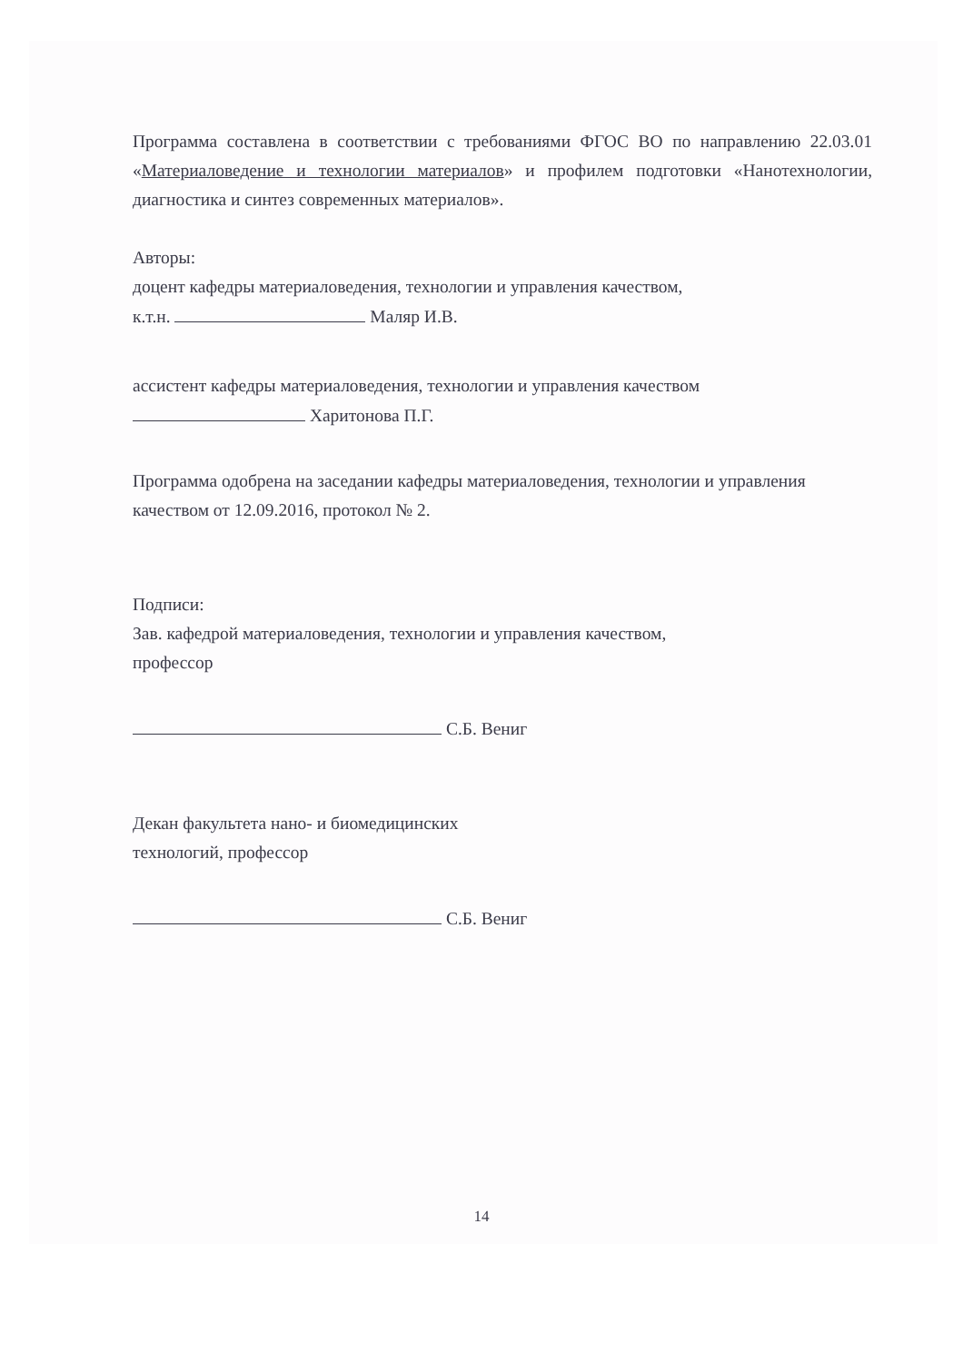Программа составлена в соответствии с требованиями ФГОС ВО по направлению 22.03.01 «Материаловедение и технологии материалов» и профилем подготовки «Нанотехнологии, диагностика и синтез современных материалов».
Авторы:
доцент кафедры материаловедения, технологии и управления качеством,
к.т.н. Маляр И.В.
ассистент кафедры материаловедения, технологии и управления качеством
Харитонова П.Г.
Программа одобрена на заседании кафедры материаловедения, технологии и управления качеством от 12.09.2016, протокол № 2.
Подписи:
Зав. кафедрой материаловедения, технологии и управления качеством,
профессор
С.Б. Вениг
Декан факультета нано- и биомедицинских
технологий, профессор
С.Б. Вениг
14